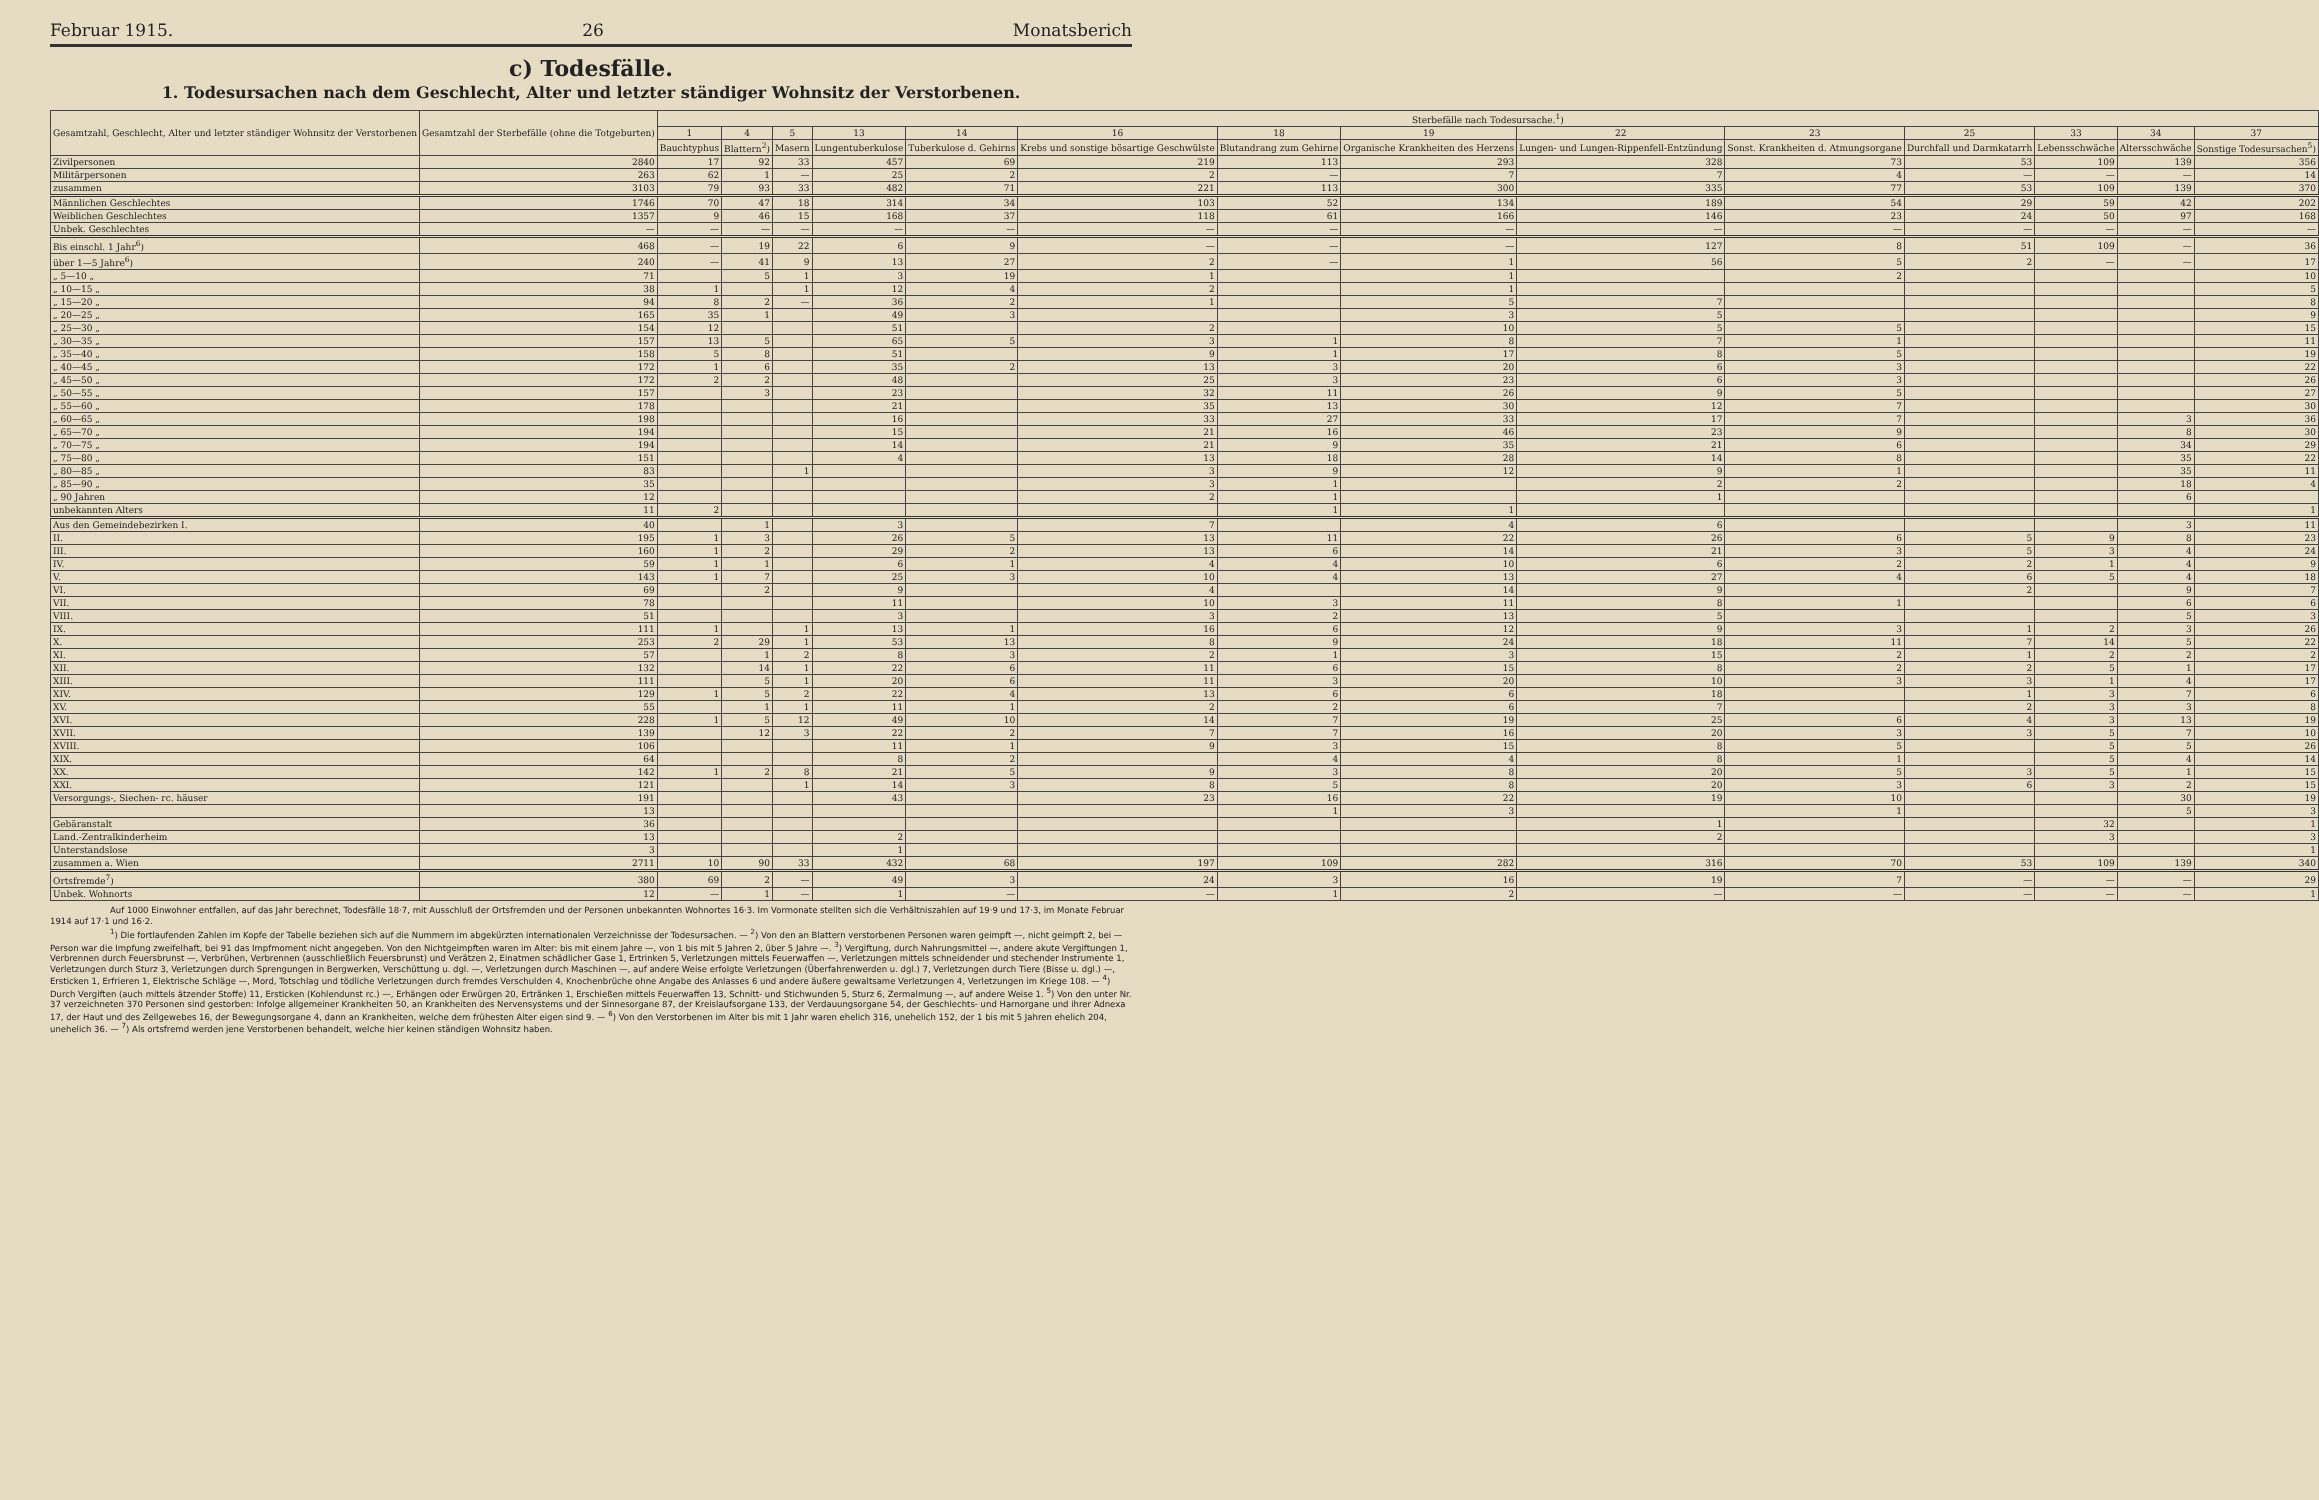Februar 1915. 26 Monatsberich
c) Todesfälle.
1. Todesursachen nach dem Geschlecht, Alter und letzter ständiger Wohnsitz der Verstorbenen.
| Gesamtzahl, Geschlecht, Alter und letzter ständiger Wohnsitz der Verstorbenen | Gesamtzahl der Sterbefälle (ohne die Totgeburten) | Sterbefälle nach Todesursache.<sup>1</sup>) | | | | | | | | | | | | | |
| --- | --- | --- | --- | --- | --- | --- | --- | --- | --- | --- | --- | --- | --- | --- | --- |
| | | 1 | 4 | 5 | 13 | 14 | 16 | 18 | 19 | 22 | 23 | 25 | 33 | 34 | 37 |
| | | Bauchtyphus | Blattern<sup>2</sup>) | Masern | Lungentuberkulose | Tuberkulose d. Gehirns | Krebs und sonstige bösartige Geschwülste | Blutandrang zum Gehirne | Organische Krankheiten des Herzens | Lungen- und Lungen-Rippenfell-Entzündung | Sonst. Krankheiten d. Atmungsorgane | Durchfall und Darmkatarrh | Lebensschwäche | Altersschwäche | Sonstige Todesursachen<sup>5</sup>) |
| Zivilpersonen | 2840 | 17 | 92 | 33 | 457 | 69 | 219 | 113 | 293 | 328 | 73 | 53 | 109 | 139 | 356 |
| Militärpersonen | 263 | 62 | 1 | — | 25 | 2 | 2 | — | 7 | 7 | 4 | — | — | — | 14 |
| zusammen | 3103 | 79 | 93 | 33 | 482 | 71 | 221 | 113 | 300 | 335 | 77 | 53 | 109 | 139 | 370 |
| Männlichen Geschlechtes | 1746 | 70 | 47 | 18 | 314 | 34 | 103 | 52 | 134 | 189 | 54 | 29 | 59 | 42 | 202 |
| Weiblichen Geschlechtes | 1357 | 9 | 46 | 15 | 168 | 37 | 118 | 61 | 166 | 146 | 23 | 24 | 50 | 97 | 168 |
| Unbek. Geschlechtes | — | — | — | — | — | — | — | — | — | — | — | — | — | — | — |
| Bis einschl. 1 Jahr<sup>6</sup>) | 468 | — | 19 | 22 | 6 | 9 | — | — | — | 127 | 8 | 51 | 109 | — | 36 |
| über 1—5 Jahre<sup>6</sup>) | 240 | — | 41 | 9 | 13 | 27 | 2 | — | 1 | 56 | 5 | 2 | — | — | 17 |
| „ 5—10 „ | 71 | | 5 | 1 | 3 | 19 | 1 | | 1 | | 2 | | | | 10 |
| „ 10—15 „ | 38 | 1 | | 1 | 12 | 4 | 2 | | 1 | | | | | | 5 |
| „ 15—20 „ | 94 | 8 | 2 | — | 36 | 2 | 1 | | 5 | 7 | | | | | 8 |
| „ 20—25 „ | 165 | 35 | 1 | | 49 | 3 | | | 3 | 5 | | | | | 9 |
| „ 25—30 „ | 154 | 12 | | | 51 | | 2 | | 10 | 5 | 5 | | | | 15 |
| „ 30—35 „ | 157 | 13 | 5 | | 65 | 5 | 3 | 1 | 8 | 7 | 1 | | | | 11 |
| „ 35—40 „ | 158 | 5 | 8 | | 51 | | 9 | 1 | 17 | 8 | 5 | | | | 19 |
| „ 40—45 „ | 172 | 1 | 6 | | 35 | 2 | 13 | 3 | 20 | 6 | 3 | | | | 22 |
| „ 45—50 „ | 172 | 2 | 2 | | 48 | | 25 | 3 | 23 | 6 | 3 | | | | 26 |
| „ 50—55 „ | 157 | | 3 | | 23 | | 32 | 11 | 26 | 9 | 5 | | | | 27 |
| „ 55—60 „ | 178 | | | | 21 | | 35 | 13 | 30 | 12 | 7 | | | | 30 |
| „ 60—65 „ | 198 | | | | 16 | | 33 | 27 | 33 | 17 | 7 | | | 3 | 36 |
| „ 65—70 „ | 194 | | | | 15 | | 21 | 16 | 46 | 23 | 9 | | | 8 | 30 |
| „ 70—75 „ | 194 | | | | 14 | | 21 | 9 | 35 | 21 | 6 | | | 34 | 29 |
| „ 75—80 „ | 151 | | | | 4 | | 13 | 18 | 28 | 14 | 8 | | | 35 | 22 |
| „ 80—85 „ | 83 | | | 1 | | | 3 | 9 | 12 | 9 | 1 | | | 35 | 11 |
| „ 85—90 „ | 35 | | | | | | 3 | 1 | | 2 | 2 | | | 18 | 4 |
| „ 90 Jahren | 12 | | | | | | 2 | 1 | | 1 | | | | 6 | |
| unbekannten Alters | 11 | 2 | | | | | | 1 | 1 | | | | | | 1 |
| Aus den Gemeindebezirken I. | 40 | | 1 | | 3 | | 7 | | 4 | 6 | | | | 3 | 11 |
| II. | 195 | 1 | 3 | | 26 | 5 | 13 | 11 | 22 | 26 | 6 | 5 | 9 | 8 | 23 |
| III. | 160 | 1 | 2 | | 29 | 2 | 13 | 6 | 14 | 21 | 3 | 5 | 3 | 4 | 24 |
| IV. | 59 | 1 | 1 | | 6 | 1 | 4 | 4 | 10 | 6 | 2 | 2 | 1 | 4 | 9 |
| V. | 143 | 1 | 7 | | 25 | 3 | 10 | 4 | 13 | 27 | 4 | 6 | 5 | 4 | 18 |
| VI. | 69 | | 2 | | 9 | | 4 | | 14 | 9 | | 2 | | 9 | 7 |
| VII. | 78 | | | | 11 | | 10 | 3 | 11 | 8 | 1 | | | 6 | 6 |
| VIII. | 51 | | | | 3 | | 3 | 2 | 13 | 5 | | | | 5 | 3 |
| IX. | 111 | 1 | | 1 | 13 | 1 | 16 | 6 | 12 | 9 | 3 | 1 | 2 | 3 | 26 |
| X. | 253 | 2 | 29 | 1 | 53 | 13 | 8 | 9 | 24 | 18 | 11 | 7 | 14 | 5 | 22 |
| XI. | 57 | | 1 | 2 | 8 | 3 | 2 | 1 | 3 | 15 | 2 | 1 | 2 | 2 | 2 |
| XII. | 132 | | 14 | 1 | 22 | 6 | 11 | 6 | 15 | 8 | 2 | 2 | 5 | 1 | 17 |
| XIII. | 111 | | 5 | 1 | 20 | 6 | 11 | 3 | 20 | 10 | 3 | 3 | 1 | 4 | 17 |
| XIV. | 129 | 1 | 5 | 2 | 22 | 4 | 13 | 6 | 6 | 18 | | 1 | 3 | 7 | 6 |
| XV. | 55 | | 1 | 1 | 11 | 1 | 2 | 2 | 6 | 7 | | 2 | 3 | 3 | 8 |
| XVI. | 228 | 1 | 5 | 12 | 49 | 10 | 14 | 7 | 19 | 25 | 6 | 4 | 3 | 13 | 19 |
| XVII. | 139 | | 12 | 3 | 22 | 2 | 7 | 7 | 16 | 20 | 3 | 3 | 5 | 7 | 10 |
| XVIII. | 106 | | | | 11 | 1 | 9 | 3 | 15 | 8 | 5 | | 5 | 5 | 26 |
| XIX. | 64 | | | | 8 | 2 | | 4 | 4 | 8 | 1 | | 5 | 4 | 14 |
| XX. | 142 | 1 | 2 | 8 | 21 | 5 | 9 | 3 | 8 | 20 | 5 | 3 | 5 | 1 | 15 |
| XXI. | 121 | | | 1 | 14 | 3 | 8 | 5 | 8 | 20 | 3 | 6 | 3 | 2 | 15 |
| Versorgungs-, Siechen- rc. häuser | 191 | | | | 43 | | 23 | 16 | 22 | 19 | 10 | | | 30 | 19 |
| | 13 | | | | | | | 1 | 3 | | 1 | | | 5 | 3 |
| Gebäranstalt | 36 | | | | | | | | | 1 | | | 32 | | 1 |
| Land.-Zentralkinderheim | 13 | | | | 2 | | | | | 2 | | | 3 | | 3 |
| Unterstandslose | 3 | | | | 1 | | | | | | | | | | 1 |
| zusammen a. Wien | 2711 | 10 | 90 | 33 | 432 | 68 | 197 | 109 | 282 | 316 | 70 | 53 | 109 | 139 | 340 |
| Ortsfremde<sup>7</sup>) | 380 | 69 | 2 | — | 49 | 3 | 24 | 3 | 16 | 19 | 7 | — | — | — | 29 |
| Unbek. Wohnorts | 12 | — | 1 | — | 1 | — | — | 1 | 2 | — | — | — | — | — | 1 |
Auf 1000 Einwohner entfallen, auf das Jahr berechnet, Todesfälle 18·7, mit Ausschluß der Ortsfremden und der Personen unbekannten Wohnortes 16·3. Im Vormonate stellten sich die Verhältniszahlen auf 19·9 und 17·3, im Monate Februar 1914 auf 17·1 und 16·2.
<sup>1</sup>) Die fortlaufenden Zahlen im Kopfe der Tabelle beziehen sich auf die Nummern im abgekürzten internationalen Verzeichnisse der Todesursachen. — <sup>2</sup>) Von den an Blattern verstorbenen Personen waren geimpft —, nicht geimpft 2, bei — Person war die Impfung zweifelhaft, bei 91 das Impfmoment nicht angegeben. Von den Nichtgeimpften waren im Alter: bis mit einem Jahre —, von 1 bis mit 5 Jahren 2, über 5 Jahre —. <sup>3</sup>) Vergiftung, durch Nahrungsmittel —, andere akute Vergiftungen 1, Verbrennen durch Feuersbrunst —, Verbrühen, Verbrennen (ausschließlich Feuersbrunst) und Verätzen 2, Einatmen schädlicher Gase 1, Ertrinken 5, Verletzungen mittels Feuerwaffen —, Verletzungen mittels schneidender und stechender Instrumente 1, Verletzungen durch Sturz 3, Verletzungen durch Sprengungen in Bergwerken, Verschüttung u. dgl. —, Verletzungen durch Maschinen —, auf andere Weise erfolgte Verletzungen (Überfahrenwerden u. dgl.) 7, Verletzungen durch Tiere (Bisse u. dgl.) —, Ersticken 1, Erfrieren 1, Elektrische Schläge —, Mord, Totschlag und tödliche Verletzungen durch fremdes Verschulden 4, Knochenbrüche ohne Angabe des Anlasses 6 und andere äußere gewaltsame Verletzungen 4, Verletzungen im Kriege 108. — <sup>4</sup>) Durch Vergiften (auch mittels ätzender Stoffe) 11, Ersticken (Kohlendunst rc.) —, Erhängen oder Erwürgen 20, Ertränken 1, Erschießen mittels Feuerwaffen 13, Schnitt- und Stichwunden 5, Sturz 6, Zermalmung —, auf andere Weise 1. <sup>5</sup>) Von den unter Nr. 37 verzeichneten 370 Personen sind gestorben: Infolge allgemeiner Krankheiten 50, an Krankheiten des Nervensystems und der Sinnesorgane 87, der Kreislaufsorgane 133, der Verdauungsorgane 54, der Geschlechts- und Harnorgane und ihrer Adnexa 17, der Haut und des Zellgewebes 16, der Bewegungsorgane 4, dann an Krankheiten, welche dem frühesten Alter eigen sind 9. — <sup>6</sup>) Von den Verstorbenen im Alter bis mit 1 Jahr waren ehelich 316, unehelich 152, der 1 bis mit 5 Jahren ehelich 204, unehelich 36. — <sup>7</sup>) Als ortsfremd werden jene Verstorbenen behandelt, welche hier keinen ständigen Wohnsitz haben.